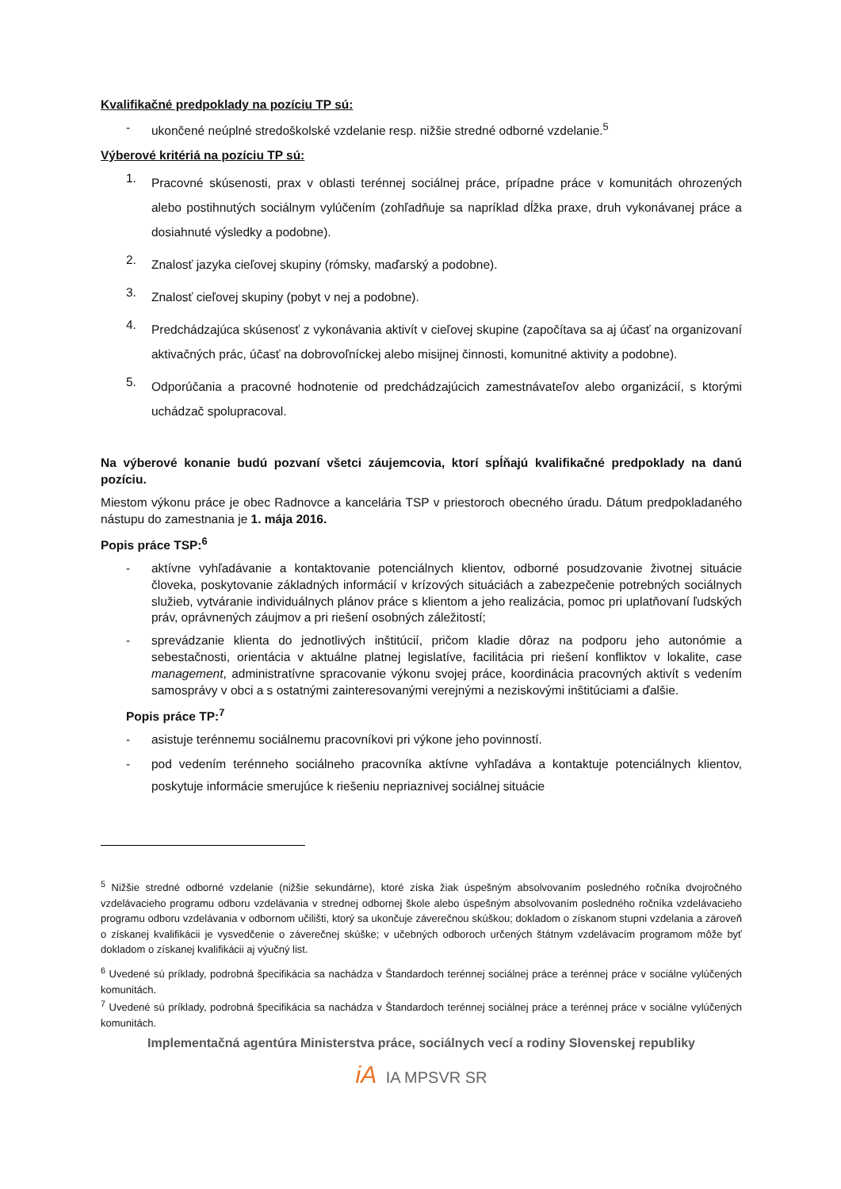Kvalifikačné predpoklady na pozíciu TP sú:
- ukončené neúplné stredoškolské vzdelanie resp. nižšie stredné odborné vzdelanie.<sup>5</sup>
Výberové kritériá na pozíciu TP sú:
1.
Pracovné skúsenosti, prax v oblasti terénnej sociálnej práce, prípadne práce v komunitách ohrozených alebo postihnutých sociálnym vylúčením (zohľadňuje sa napríklad dĺžka praxe, druh vykonávanej práce a dosiahnuté výsledky a podobne).
2.
Znalosť jazyka cieľovej skupiny (rómsky, maďarský a podobne).
3.
Znalosť cieľovej skupiny (pobyt v nej a podobne).
4.
Predchádzajúca skúsenosť z vykonávania aktivít v cieľovej skupine (započítava sa aj účasť na organizovaní aktivačných prác, účasť na dobrovoľníckej alebo misijnej činnosti, komunitné aktivity a podobne).
5.
Odporúčania a pracovné hodnotenie od predchádzajúcich zamestnávateľov alebo organizácií, s ktorými uchádzač spolupracoval.
Na výberové konanie budú pozvaní všetci záujemcovia, ktorí spĺňajú kvalifikačné predpoklady na danú pozíciu.
Miestom výkonu práce je obec Radnovce a kancelária TSP v priestoroch obecného úradu. Dátum predpokladaného nástupu do zamestnania je 1. mája 2016.
Popis práce TSP:<sup>6</sup>
- aktívne vyhľadávanie a kontaktovanie potenciálnych klientov, odborné posudzovanie životnej situácie človeka, poskytovanie základných informácií v krízových situáciách a zabezpečenie potrebných sociálnych služieb, vytváranie individuálnych plánov práce s klientom a jeho realizácia, pomoc pri uplatňovaní ľudských práv, oprávnených záujmov a pri riešení osobných záležitostí;
- sprevádzanie klienta do jednotlivých inštitúcií, pričom kladie dôraz na podporu jeho autonómie a sebestačnosti, orientácia v aktuálne platnej legislatíve, facilitácia pri riešení konfliktov v lokalite, case management, administratívne spracovanie výkonu svojej práce, koordinácia pracovných aktivít s vedením samosprávy v obci a s ostatnými zainteresovanými verejnými a neziskovými inštitúciami a ďalšie.
Popis práce TP:<sup>7</sup>
- asistuje terénnemu sociálnemu pracovníkovi pri výkone jeho povinností.
- pod vedením terénneho sociálneho pracovníka aktívne vyhľadáva a kontaktuje potenciálnych klientov, poskytuje informácie smerujúce k riešeniu nepriaznivej sociálnej situácie
<sup>5</sup> Nižšie stredné odborné vzdelanie (nižšie sekundárne), ktoré získa žiak úspešným absolvovaním posledného ročníka dvojročného vzdelávacieho programu odboru vzdelávania v strednej odbornej škole alebo úspešným absolvovaním posledného ročníka vzdelávacieho programu odboru vzdelávania v odbornom učilišti, ktorý sa ukončuje záverečnou skúškou; dokladom o získanom stupni vzdelania a zároveň o získanej kvalifikácii je vysvedčenie o záverečnej skúške; v učebných odboroch určených štátnym vzdelávacím programom môže byť dokladom o získanej kvalifikácii aj výučný list.
<sup>6</sup> Uvedené sú príklady, podrobná špecifikácia sa nachádza v Štandardoch terénnej sociálnej práce a terénnej práce v sociálne vylúčených komunitách.
<sup>7</sup> Uvedené sú príklady, podrobná špecifikácia sa nachádza v Štandardoch terénnej sociálnej práce a terénnej práce v sociálne vylúčených komunitách.
Implementačná agentúra Ministerstva práce, sociálnych vecí a rodiny Slovenskej republiky
iA IA MPSVR SR